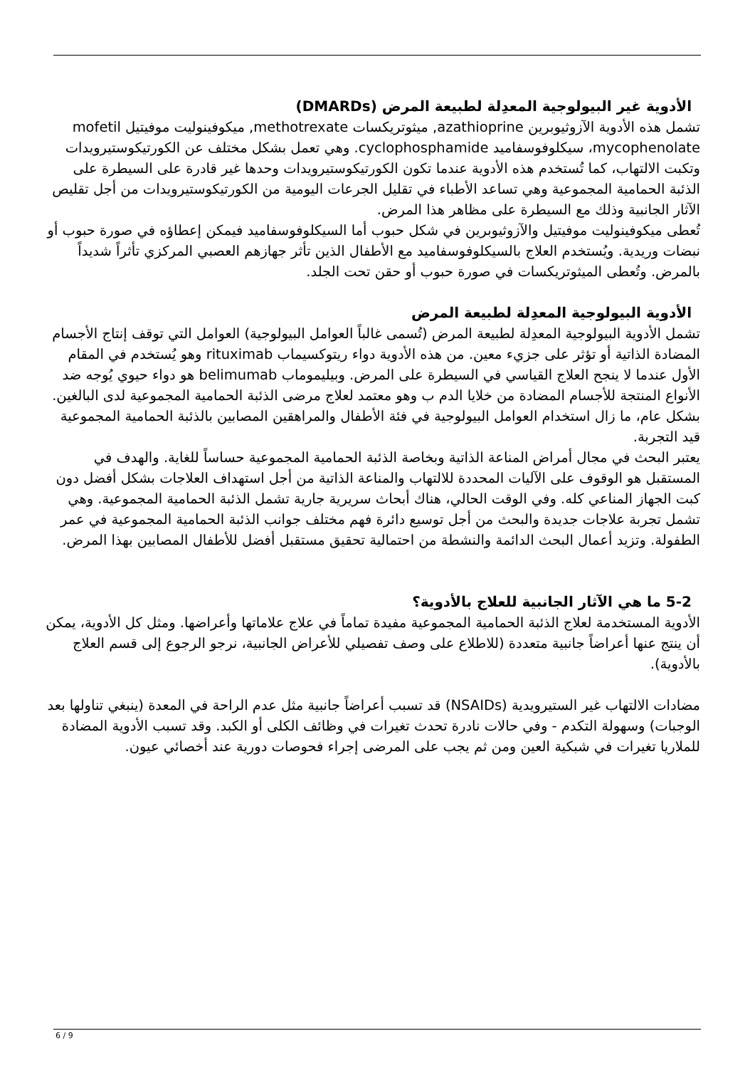الأدوية غير البيولوجية المعدِلة لطبيعة المرض (DMARDs)
تشمل هذه الأدوية الآزوثيوبرين azathioprine, ميثوتريكسات methotrexate, ميكوفينوليت موفيتيل mofetil mycophenolate، سيكلوفوسفاميد cyclophosphamide. وهي تعمل بشكل مختلف عن الكورتيكوستيرويدات وتكبت الالتهاب، كما تُستخدم هذه الأدوية عندما تكون الكورتيكوستيرويدات وحدها غير قادرة على السيطرة على الذئبة الحمامية المجموعية وهي تساعد الأطباء في تقليل الجرعات اليومية من الكورتيكوستيرويدات من أجل تقليص الآثار الجانبية وذلك مع السيطرة على مظاهر هذا المرض.
تُعطى ميكوفينوليت موفيتيل والآزوثيوبرين في شكل حبوب أما السيكلوفوسفاميد فيمكن إعطاؤه في صورة حبوب أو نبضات وريدية. ويُستخدم العلاج بالسيكلوفوسفاميد مع الأطفال الذين تأثر جهازهم العصبي المركزي تأثراً شديداً بالمرض. وتُعطى الميثوتريكسات في صورة حبوب أو حقن تحت الجلد.
الأدوية البيولوجية المعدِلة لطبيعة المرض
تشمل الأدوية البيولوجية المعدِلة لطبيعة المرض (تُسمى غالباً العوامل البيولوجية) العوامل التي توقف إنتاج الأجسام المضادة الذاتية أو تؤثر على جزيء معين. من هذه الأدوية دواء ريتوكسيماب rituximab وهو يُستخدم في المقام الأول عندما لا ينجح العلاج القياسي في السيطرة على المرض. وبيليموماب belimumab هو دواء حيوي يُوجه ضد الأنواع المنتجة للأجسام المضادة من خلايا الدم ب وهو معتمد لعلاج مرضى الذئبة الحمامية المجموعية لدى البالغين. بشكل عام، ما زال استخدام العوامل البيولوجية في فئة الأطفال والمراهقين المصابين بالذئبة الحمامية المجموعية قيد التجربة.
يعتبر البحث في مجال أمراض المناعة الذاتية وبخاصة الذئبة الحمامية المجموعية حساساً للغاية. والهدف في المستقبل هو الوقوف على الآليات المحددة للالتهاب والمناعة الذاتية من أجل استهداف العلاجات بشكل أفضل دون كبت الجهاز المناعي كله. وفي الوقت الحالي، هناك أبحاث سريرية جارية تشمل الذئبة الحمامية المجموعية. وهي تشمل تجربة علاجات جديدة والبحث من أجل توسيع دائرة فهم مختلف جوانب الذئبة الحمامية المجموعية في عمر الطفولة. وتزيد أعمال البحث الدائمة والنشطة من احتمالية تحقيق مستقبل أفضل للأطفال المصابين بهذا المرض.
5-2 ما هي الآثار الجانبية للعلاج بالأدوية؟
الأدوية المستخدمة لعلاج الذئبة الحمامية المجموعية مفيدة تماماً في علاج علاماتها وأعراضها. ومثل كل الأدوية، يمكن أن ينتج عنها أعراضاً جانبية متعددة (للاطلاع على وصف تفصيلي للأعراض الجانبية، نرجو الرجوع إلى قسم العلاج بالأدوية).
مضادات الالتهاب غير الستيرويدية (NSAIDs) قد تسبب أعراضاً جانبية مثل عدم الراحة في المعدة (ينبغي تناولها بعد الوجبات) وسهولة التكدم - وفي حالات نادرة تحدث تغيرات في وظائف الكلى أو الكبد. وقد تسبب الأدوية المضادة للملاريا تغيرات في شبكية العين ومن ثم يجب على المرضى إجراء فحوصات دورية عند أخصائي عيون.
6 / 9